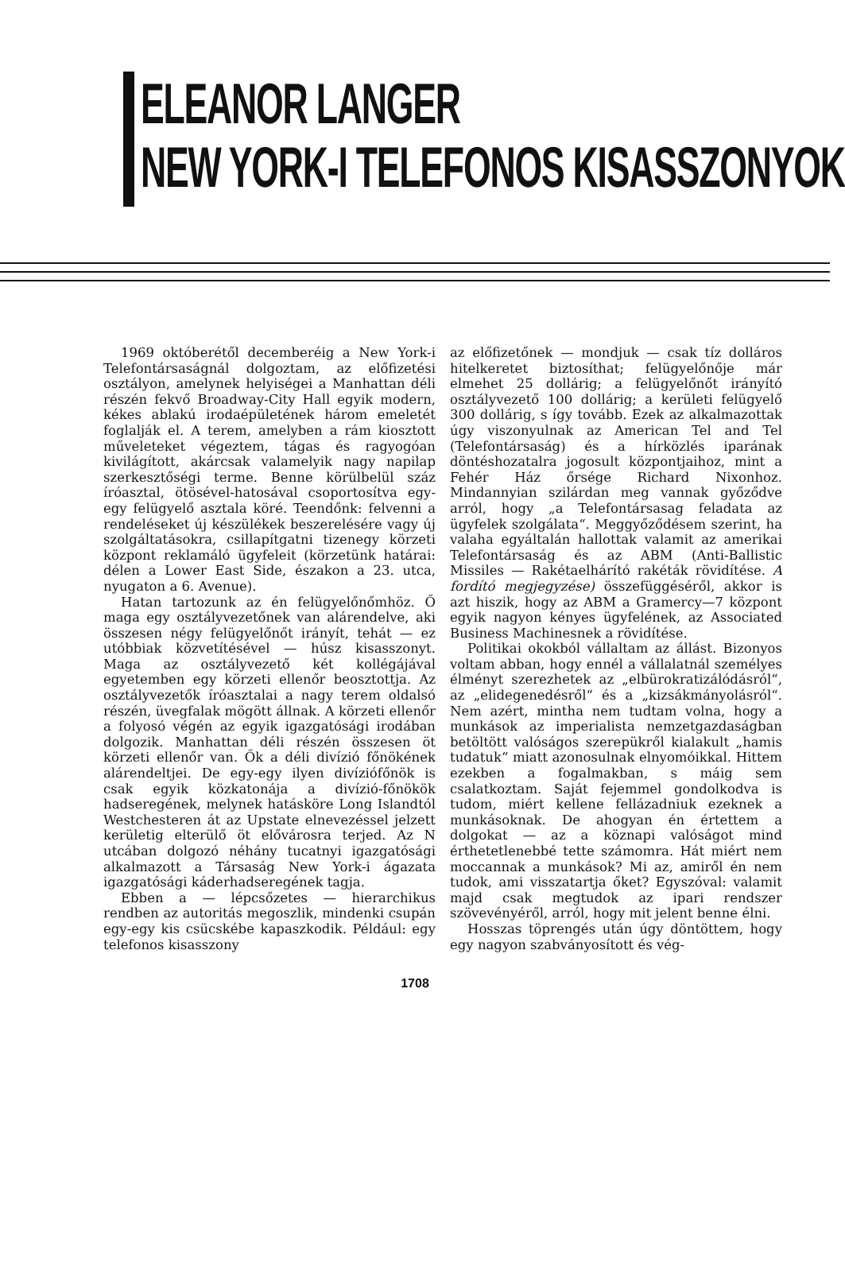ELEANOR LANGER
NEW YORK-I TELEFONOS KISASSZONYOK
1969 októberétől decemberéig a New York-i Telefontársaságnál dolgoztam, az előfizetési osztályon, amelynek helyiségei a Manhattan déli részén fekvő Broadway-City Hall egyik modern, kékes ablakú irodaépületének három emeletét foglalják el. A terem, amelyben a rám kiosztott műveleteket végeztem, tágas és ragyogóan kivilágított, akárcsak valamelyik nagy napilap szerkesztőségi terme. Benne körülbelül száz íróasztal, ötösével-hatosával csoportosítva egy-egy felügyelő asztala köré. Teendőnk: felvenni a rendeléseket új készülékek beszerelésére vagy új szolgáltatásokra, csillapítgatni tizenegy körzeti központ reklamáló ügyfeleit (körzetünk határai: délen a Lower East Side, északon a 23. utca, nyugaton a 6. Avenue).
Hatan tartozunk az én felügyelőnőmhöz. Ő maga egy osztályvezetőnek van alárendelve, aki összesen négy felügyelőnőt irányít, tehát — ez utóbbiak közvetítésével — húsz kisasszonyt. Maga az osztályvezető két kollégájával egyetemben egy körzeti ellenőr beosztottja. Az osztályvezetők íróasztalai a nagy terem oldalsó részén, üvegfalak mögött állnak. A körzeti ellenőr a folyosó végén az egyik igazgatósági irodában dolgozik. Manhattan déli részén összesen öt körzeti ellenőr van. Ők a déli divízió főnökének alárendeltjei. De egy-egy ilyen divízióf​őnök is csak egyik közkatonája a divízió-főnökök hadseregének, melynek hatásköre Long Islandtól Westchesteren át az Upstate elnevezéssel jelzett kerületig elterülő öt elővárosra terjed. Az N utcában dolgozó néhány tucatnyi igazgatósági alkalmazott a Társaság New York-i ágazata igazgatósági káderhadseregének tagja.
Ebben a — lépcsőzetes — hierarchikus rendben az autoritás megoszlik, mindenki csupán egy-egy kis csücskébe kapaszkodik. Például: egy telefonos kisasszony
az előfizetőnek — mondjuk — csak tíz dolláros hitelkeretet biztosíthat; felügyelőnője már elmehet 25 dollárig; a felügyelőnőt irányító osztályvezető 100 dollárig; a kerületi felügyelő 300 dollárig, s így tovább. Ezek az alkalmazottak úgy viszonyulnak az American Tel and Tel (Telefontársaság) és a hírközlés iparának döntéshozatalra jogosult központjaihoz, mint a Fehér Ház őrsége Richard Nixonhoz. Mindannyian szilárdan meg vannak győződve arról, hogy „a Telefontársasag feladata az ügyfelek szolgálata“. Meggyőződésem szerint, ha valaha egyáltalán hallottak valamit az amerikai Telefontársaság és az ABM (Anti-Ballistic Missiles — Rakétaelhárító rakéták rövidítése. A fordító megjegyzése) összefüggéséről, akkor is azt hiszik, hogy az ABM a Gramercy—7 központ egyik nagyon kényes ügyfelének, az Associated Business Machinesnek a rövidítése.
Politikai okokból vállaltam az állást. Bizonyos voltam abban, hogy ennél a vállalatnál személyes élményt szerezhetek az „elbürokratizálódásról“, az „elidegenedésről“ és a „kizsákmányolásról“. Nem azért, mintha nem tudtam volna, hogy a munkások az imperialista nemzetgazdaságban betöltött valóságos szerepükről kialakult „hamis tudatuk“ miatt azonosulnak elnyomóikkal. Hittem ezekben a fogalmakban, s máig sem csalatkoztam. Saját fejemmel gondolkodva is tudom, miért kellene fellázadniuk ezeknek a munkásoknak. De ahogyan én értettem a dolgokat — az a köznapi valóságot mind érthetetlenebbé tette számomra. Hát miért nem moccannak a munkások? Mi az, amiről én nem tudok, ami visszatartja őket? Egyszóval: valamit majd csak megtudok az ipari rendszer szövevényéről, arról, hogy mit jelent benne élni.
Hosszas töprengés után úgy döntöttem, hogy egy nagyon szabványosított és vég-
1708